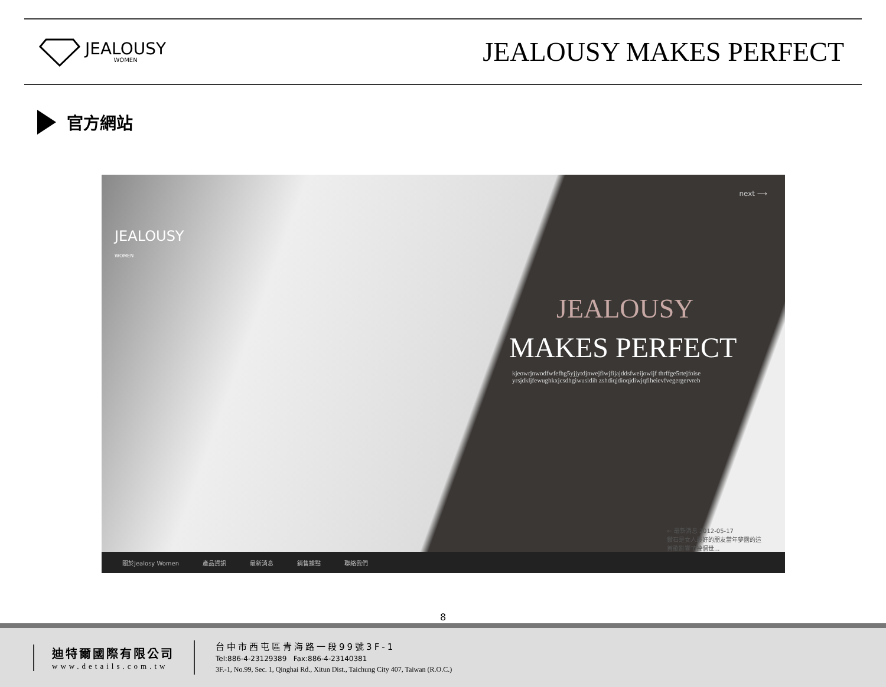JEALOUSY
WOMEN
JEALOUSY MAKES PERFECT
官方網站
JEALOUSY
WOMEN
next ⟶
JEALOUSY
MAKES PERFECT
kjeowrjnwodfwfefhg5yjjytdjnwejfiwjfijajddsfweijowijf thrffge5rtejfoiseyrsjdkljfewughkxjcsdhgiwusldih zshdiqjdioqjdiwjqfiheievfvegergervreb
← 最新消息 2012-05-17
鑽石是女人最好的朋友當年夢露的這首歌影響了幾個世...
關於Jealosy Women 產品資訊 最新消息 銷售據點 聯絡我們
8
迪特爾國際有限公司
www.details.com.tw
台中市西屯區青海路一段99號3F-1
Tel:886-4-23129389 Fax:886-4-23140381
3F.-1, No.99, Sec. 1, Qinghai Rd., Xitun Dist., Taichung City 407, Taiwan (R.O.C.)